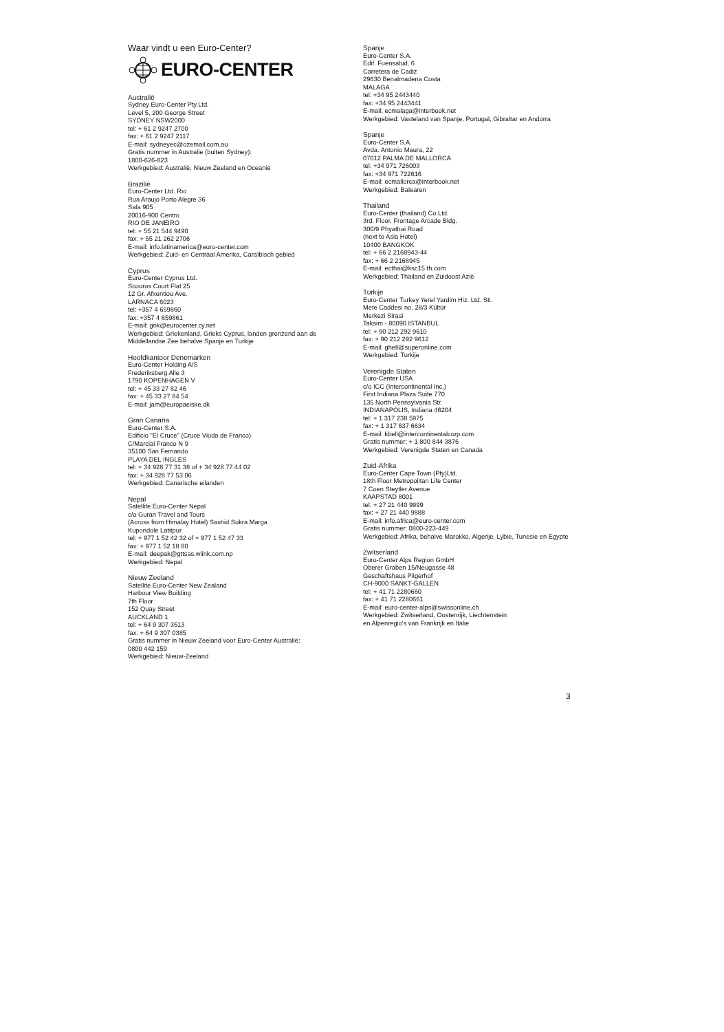Waar vindt u een Euro-Center?
EURO-CENTER
Australië
Sydney Euro-Center Pty.Ltd.
Level 5, 200 George Street
SYDNEY NSW2000
tel: + 61 2 9247 2700
fax: + 61 2 9247 2117
E-mail: sydneyec@ozemail.com.au
Gratis nummer in Australie (buiten Sydney):
1800-626-823
Werkgebied: Australië, Nieuw Zeeland en Oceanië
Brazilië
Euro-Center Ltd. Rio
Rua Araujo Porto Alegre 36
Sala 905
20016-900 Centro
RIO DE JANEIRO
tel: + 55 21 544 9490
fax: + 55 21 262 2706
E-mail: info.latinamerica@euro-center.com
Werkgebied: Zuid- en Centraal Amerika, Caraïbisch gebied
Cyprus
Euro-Center Cyprus Ltd.
Scouros Court Flat 25
12 Gr. Afxentiou Ave.
LARNACA 6023
tel: +357 4 659860
fax: +357 4 659861
E-mail: gnk@eurocenter.cy.net
Werkgebied: Griekenland, Grieks Cyprus, landen grenzend aan de Middellandse Zee behalve Spanje en Turkije
Hoofdkantoor Denemarken
Euro-Center Holding A/S
Frederiksberg Alle 3
1790 KOPENHAGEN V
tel: + 45 33 27 82 46
fax: + 45 33 27 84 54
E-mail: jam@europaeiske.dk
Gran Canaria
Euro-Center S.A.
Edificio "El Cruce" (Cruce Viuda de Franco)
C/Marcial Franco N 9
35100 San Fernando
PLAYA DEL INGLES
tel: + 34 928 77 31 38 of + 34 928 77 44 02
fax: + 34 928 77 53 06
Werkgebied: Canarische eilanden
Nepal
Satellite Euro-Center Nepal
c/o Guran Travel and Tours
(Across from Himalay Hotel) Sashid Sukra Marga
Kupondole Latitpur
tel: + 977 1 52 42 32 of + 977 1 52 47 33
fax: + 977 1 52 18 80
E-mail: deepak@gttsas.wlink.com.np
Werkgebied: Nepal
Nieuw Zeeland
Satellite Euro-Center New Zealand
Harbour View Building
7th Floor
152 Quay Street
AUCKLAND 1
tel: + 64 9 307 3513
fax: + 64 9 307 0385
Gratis nummer in Nieuw Zeeland voor Euro-Center Australië:
0800 442 159
Werkgebied: Nieuw-Zeeland
Spanje
Euro-Center S.A.
Edif. Fuensalud, 6
Carretera de Cadiz
29630 Benalmadena Costa
MALAGA
tel: +34 95 2443440
fax: +34 95 2443441
E-mail: ecmalaga@interbook.net
Werkgebied: Vasteland van Spanje, Portugal, Gibraltar en Andorra
Spanje
Euro-Center S.A.
Avda. Antonio Maura, 22
07012 PALMA DE MALLORCA
tel: +34 971 726003
fax: +34 971 722616
E-mail: ecmallorca@interbook.net
Werkgebied: Balearen
Thailand
Euro-Center (thailand) Co.Ltd.
3rd. Floor, Frontage Arcade Bldg.
300/9 Phyathai Road
(next to Asia Hotel)
10400 BANGKOK
tel: + 66 2 2168943-44
fax: + 66 2 2168945
E-mail: ecthai@ksc15.th.com
Werkgebied: Thailand en Zuidoost Azië
Turkije
Euro-Center Turkey Yerel Yardim Hiz. Ltd. Sti.
Mete Caddesi no. 28/3 Kültür
Merkezi Sirasi
Taksim - 80090 ISTANBUL
tel: + 90 212 292 9610
fax: + 90 212 292 9612
E-mail: ghell@superonline.com
Werkgebied: Turkije
Verenigde Staten
Euro-Center USA
c/o ICC (Intercontinental Inc.)
First Indiana Plaza Suite 770
135 North Pennsylvania Str.
INDIANAPOLIS, Indiana 46204
tel: + 1 317 238 5975
fax: + 1 317 637 6634
E-mail: kbell@intercontinentalcorp.com
Gratis nummer: + 1 800 844 3876
Werkgebied: Verenigde Staten en Canada
Zuid-Afrika
Euro-Center Cape Town (Pty)Ltd.
18th Floor Metropolitan Life Center
7 Coen Steytler Avenue
KAAPSTAD 8001
tel: + 27 21 440 9999
fax: + 27 21 440 9888
E-mail: info.africa@euro-center.com
Gratis nummer: 0800-223-449
Werkgebied: Afrika, behalve Marokko, Algerije, Lybie, Tunesie en Egypte
Zwitserland
Euro-Center Alps Region GmbH
Oberer Graben 15/Neugasse 48
Geschaftshaus Pilgerhof
CH-9000 SANKT-GALLEN
tel: + 41 71 2280660
fax: + 41 71 2280661
E-mail: euro-center-alps@swissonline.ch
Werkgebied: Zwitserland, Oostenrijk, Liechtenstein
en Alpenregio's van Frankrijk en Italie
3